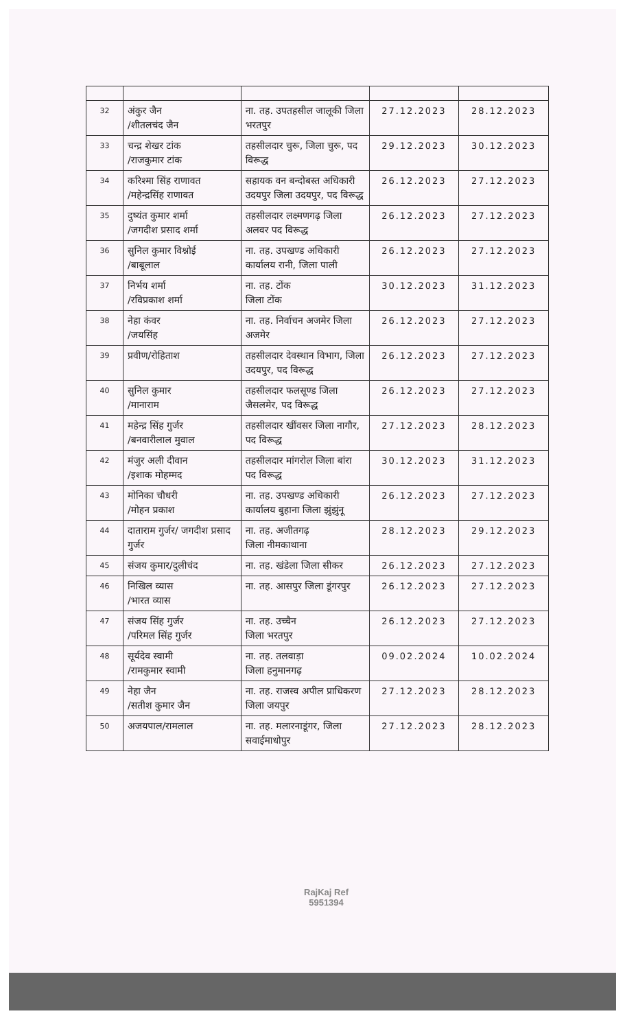| 32 | अंकुर जैन /शीतलचंद जैन | ना. तह. उपतहसील जालूकी जिला भरतपुर | 27.12.2023 | 28.12.2023 |
| 33 | चन्द्र शेखर टांक /राजकुमार टांक | तहसीलदार चुरू, जिला चुरू, पद विरूद्ध | 29.12.2023 | 30.12.2023 |
| 34 | करिश्मा सिंह राणावत /महेन्द्रसिंह राणावत | सहायक वन बन्दोबस्त अधिकारी उदयपुर जिला उदयपुर, पद विरूद्ध | 26.12.2023 | 27.12.2023 |
| 35 | दुष्यंत कुमार शर्मा /जगदीश प्रसाद शर्मा | तहसीलदार लक्ष्मणगढ़ जिला अलवर पद विरूद्ध | 26.12.2023 | 27.12.2023 |
| 36 | सुनिल कुमार विश्नोई /बाबूलाल | ना. तह. उपखण्ड अधिकारी कार्यालय रानी, जिला पाली | 26.12.2023 | 27.12.2023 |
| 37 | निर्भय शर्मा /रविप्रकाश शर्मा | ना. तह. टोंक जिला टोंक | 30.12.2023 | 31.12.2023 |
| 38 | नेहा कंवर /जयसिंह | ना. तह. निर्वाचन अजमेर जिला अजमेर | 26.12.2023 | 27.12.2023 |
| 39 | प्रवीण/रोहिताश | तहसीलदार देवस्थान विभाग, जिला उदयपुर, पद विरूद्ध | 26.12.2023 | 27.12.2023 |
| 40 | सुनिल कुमार /मानाराम | तहसीलदार फलसूण्ड जिला जैसलमेर, पद विरूद्ध | 26.12.2023 | 27.12.2023 |
| 41 | महेन्द्र सिंह गुर्जर /बनवारीलाल मुवाल | तहसीलदार खींवसर जिला नागौर, पद विरूद्ध | 27.12.2023 | 28.12.2023 |
| 42 | मंजुर अली दीवान /इशाक मोहम्मद | तहसीलदार मांगरोल जिला बांरा पद विरूद्ध | 30.12.2023 | 31.12.2023 |
| 43 | मोनिका चौधरी /मोहन प्रकाश | ना. तह. उपखण्ड अधिकारी कार्यालय बुहाना जिला झुंझुंनू | 26.12.2023 | 27.12.2023 |
| 44 | दाताराम गुर्जर/ जगदीश प्रसाद गुर्जर | ना. तह. अजीतगढ़ जिला नीमकाथाना | 28.12.2023 | 29.12.2023 |
| 45 | संजय कुमार/दुलीचंद | ना. तह. खंडेला जिला सीकर | 26.12.2023 | 27.12.2023 |
| 46 | निखिल व्यास /भारत व्यास | ना. तह. आसपुर जिला डूंगरपुर | 26.12.2023 | 27.12.2023 |
| 47 | संजय सिंह गुर्जर /परिमल सिंह गुर्जर | ना. तह. उच्चैन जिला भरतपुर | 26.12.2023 | 27.12.2023 |
| 48 | सूर्यदेव स्वामी /रामकुमार स्वामी | ना. तह. तलवाड़ा जिला हनुमानगढ़ | 09.02.2024 | 10.02.2024 |
| 49 | नेहा जैन /सतीश कुमार जैन | ना. तह. राजस्व अपील प्राधिकरण जिला जयपुर | 27.12.2023 | 28.12.2023 |
| 50 | अजयपाल/रामलाल | ना. तह. मलारनाडूंगर, जिला सवाईमाधोपुर | 27.12.2023 | 28.12.2023 |
RajKaj Ref
5951394